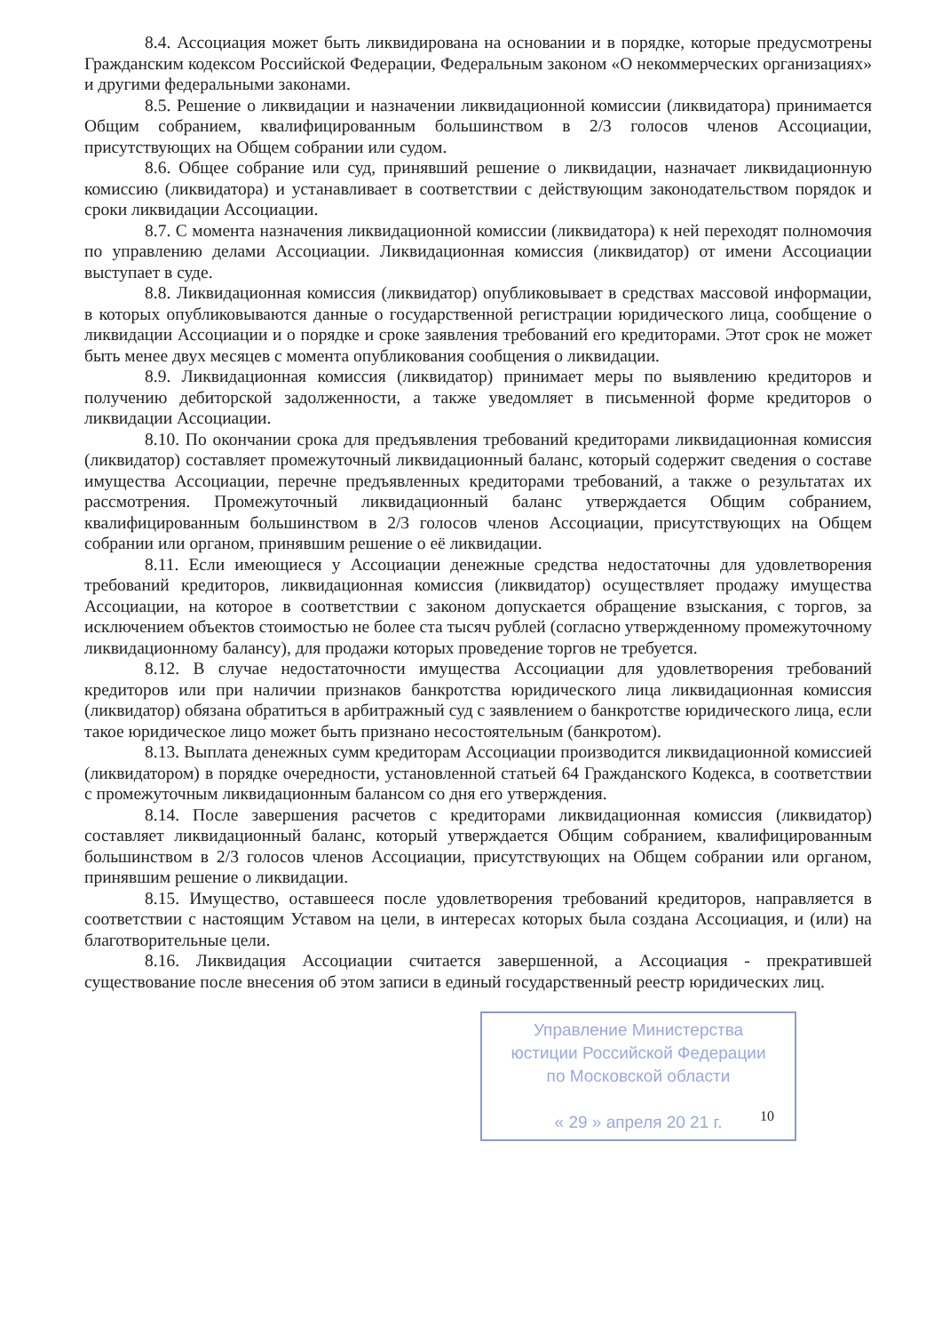8.4. Ассоциация может быть ликвидирована на основании и в порядке, которые предусмотрены Гражданским кодексом Российской Федерации, Федеральным законом «О некоммерческих организациях» и другими федеральными законами.
8.5. Решение о ликвидации и назначении ликвидационной комиссии (ликвидатора) принимается Общим собранием, квалифицированным большинством в 2/3 голосов членов Ассоциации, присутствующих на Общем собрании или судом.
8.6. Общее собрание или суд, принявший решение о ликвидации, назначает ликвидационную комиссию (ликвидатора) и устанавливает в соответствии с действующим законодательством порядок и сроки ликвидации Ассоциации.
8.7. С момента назначения ликвидационной комиссии (ликвидатора) к ней переходят полномочия по управлению делами Ассоциации. Ликвидационная комиссия (ликвидатор) от имени Ассоциации выступает в суде.
8.8. Ликвидационная комиссия (ликвидатор) опубликовывает в средствах массовой информации, в которых опубликовываются данные о государственной регистрации юридического лица, сообщение о ликвидации Ассоциации и о порядке и сроке заявления требований его кредиторами. Этот срок не может быть менее двух месяцев с момента опубликования сообщения о ликвидации.
8.9. Ликвидационная комиссия (ликвидатор) принимает меры по выявлению кредиторов и получению дебиторской задолженности, а также уведомляет в письменной форме кредиторов о ликвидации Ассоциации.
8.10. По окончании срока для предъявления требований кредиторами ликвидационная комиссия (ликвидатор) составляет промежуточный ликвидационный баланс, который содержит сведения о составе имущества Ассоциации, перечне предъявленных кредиторами требований, а также о результатах их рассмотрения. Промежуточный ликвидационный баланс утверждается Общим собранием, квалифицированным большинством в 2/3 голосов членов Ассоциации, присутствующих на Общем собрании или органом, принявшим решение о её ликвидации.
8.11. Если имеющиеся у Ассоциации денежные средства недостаточны для удовлетворения требований кредиторов, ликвидационная комиссия (ликвидатор) осуществляет продажу имущества Ассоциации, на которое в соответствии с законом допускается обращение взыскания, с торгов, за исключением объектов стоимостью не более ста тысяч рублей (согласно утвержденному промежуточному ликвидационному балансу), для продажи которых проведение торгов не требуется.
8.12. В случае недостаточности имущества Ассоциации для удовлетворения требований кредиторов или при наличии признаков банкротства юридического лица ликвидационная комиссия (ликвидатор) обязана обратиться в арбитражный суд с заявлением о банкротстве юридического лица, если такое юридическое лицо может быть признано несостоятельным (банкротом).
8.13. Выплата денежных сумм кредиторам Ассоциации производится ликвидационной комиссией (ликвидатором) в порядке очередности, установленной статьей 64 Гражданского Кодекса, в соответствии с промежуточным ликвидационным балансом со дня его утверждения.
8.14. После завершения расчетов с кредиторами ликвидационная комиссия (ликвидатор) составляет ликвидационный баланс, который утверждается Общим собранием, квалифицированным большинством в 2/3 голосов членов Ассоциации, присутствующих на Общем собрании или органом, принявшим решение о ликвидации.
8.15. Имущество, оставшееся после удовлетворения требований кредиторов, направляется в соответствии с настоящим Уставом на цели, в интересах которых была создана Ассоциация, и (или) на благотворительные цели.
8.16. Ликвидация Ассоциации считается завершенной, а Ассоциация - прекратившей существование после внесения об этом записи в единый государственный реестр юридических лиц.
Управление Министерства
юстиции Российской Федерации
по Московской области
« 29 » апреля 20 21 г.
10